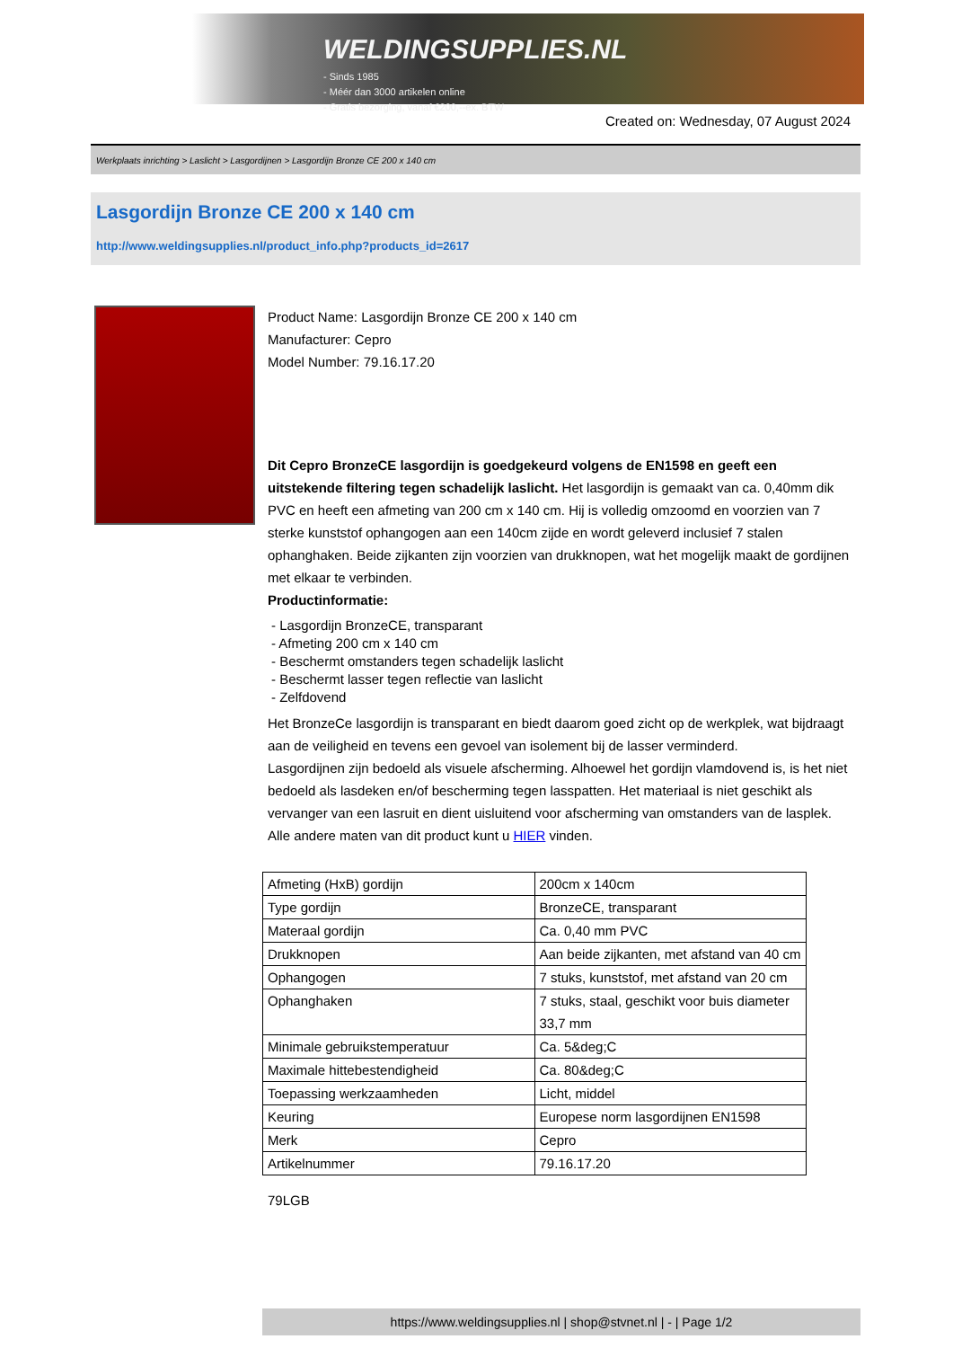WELDINGSUPPLIES.NL
- Sinds 1985
- Méér dan 3000 artikelen online
- Gratis bezorging, vanaf €200,--ex. BTW
Created on: Wednesday, 07 August 2024
Werkplaats inrichting > Laslicht > Lasgordijnen > Lasgordijn Bronze CE 200 x 140 cm
Lasgordijn Bronze CE 200 x 140 cm
http://www.weldingsupplies.nl/product_info.php?products_id=2617
Product Name: Lasgordijn Bronze CE 200 x 140 cm
Manufacturer: Cepro
Model Number: 79.16.17.20
Dit Cepro BronzeCE lasgordijn is goedgekeurd volgens de EN1598 en geeft een uitstekende filtering tegen schadelijk laslicht. Het lasgordijn is gemaakt van ca. 0,40mm dik PVC en heeft een afmeting van 200 cm x 140 cm. Hij is volledig omzoomd en voorzien van 7 sterke kunststof ophangogen aan een 140cm zijde en wordt geleverd inclusief 7 stalen ophanghaken. Beide zijkanten zijn voorzien van drukknopen, wat het mogelijk maakt de gordijnen met elkaar te verbinden.
Productinformatie:
- Lasgordijn BronzeCE, transparant
- Afmeting 200 cm x 140 cm
- Beschermt omstanders tegen schadelijk laslicht
- Beschermt lasser tegen reflectie van laslicht
- Zelfdovend
Het BronzeCe lasgordijn is transparant en biedt daarom goed zicht op de werkplek, wat bijdraagt aan de veiligheid en tevens een gevoel van isolement bij de lasser verminderd.
Lasgordijnen zijn bedoeld als visuele afscherming. Alhoewel het gordijn vlamdovend is, is het niet bedoeld als lasdeken en/of bescherming tegen lasspatten. Het materiaal is niet geschikt als vervanger van een lasruit en dient uisluitend voor afscherming van omstanders van de lasplek.
Alle andere maten van dit product kunt u HIER vinden.
| Afmeting (HxB) gordijn | 200cm x 140cm |
| Type gordijn | BronzeCE, transparant |
| Materaal gordijn | Ca. 0,40 mm PVC |
| Drukknopen | Aan beide zijkanten, met afstand van 40 cm |
| Ophangogen | 7 stuks, kunststof, met afstand van 20 cm |
| Ophanghaken | 7 stuks, staal, geschikt voor buis diameter 33,7 mm |
| Minimale gebruikstemperatuur | Ca. 5&deg;C |
| Maximale hittebestendigheid | Ca. 80&deg;C |
| Toepassing werkzaamheden | Licht, middel |
| Keuring | Europese norm lasgordijnen EN1598 |
| Merk | Cepro |
| Artikelnummer | 79.16.17.20 |
79LGB
https://www.weldingsupplies.nl | shop@stvnet.nl | - | Page 1/2